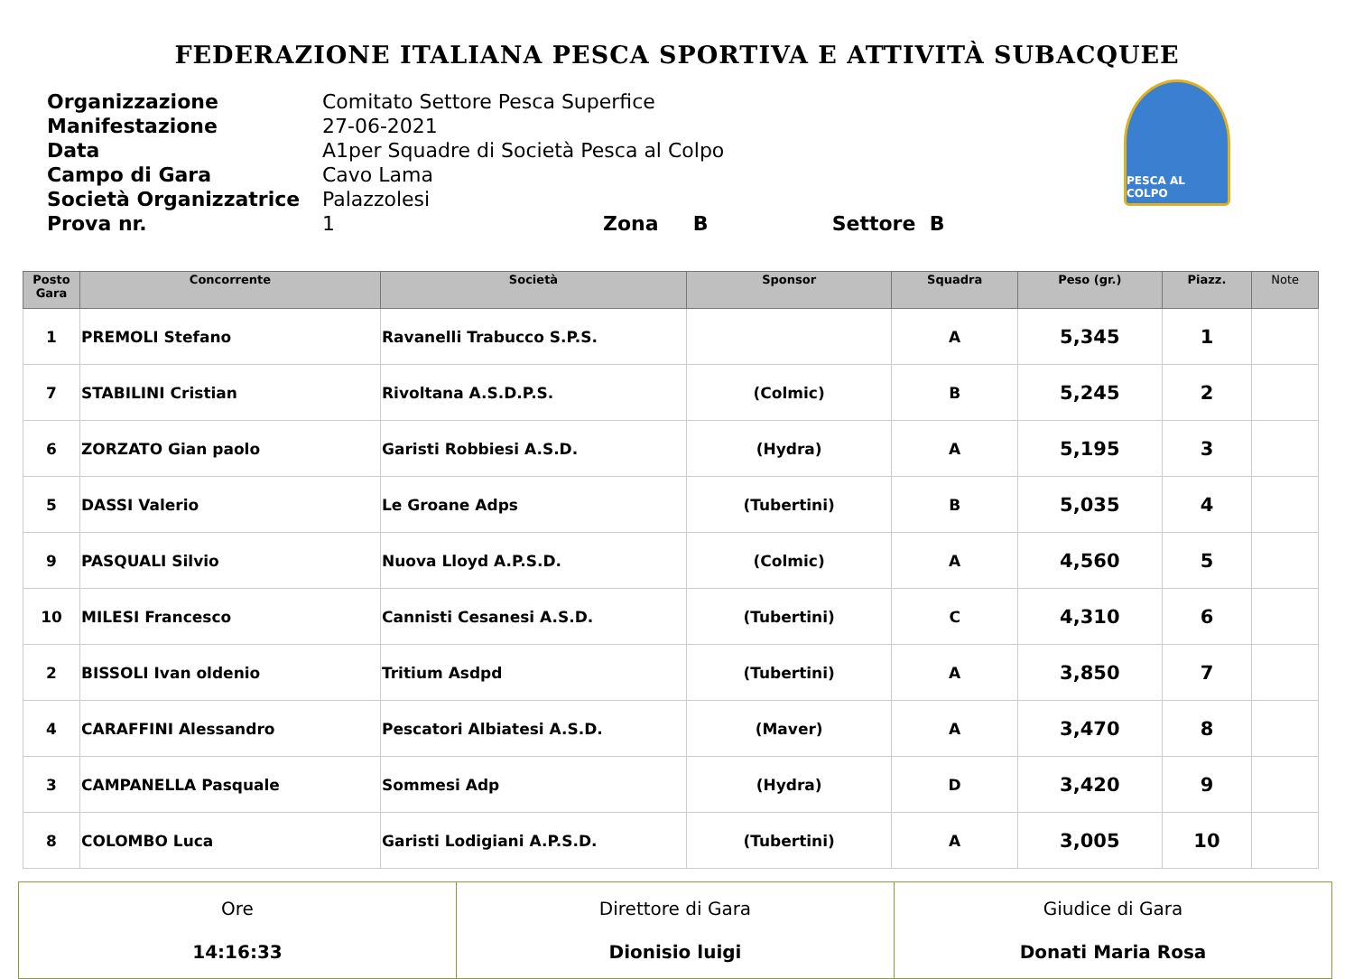FEDERAZIONE ITALIANA PESCA SPORTIVA E ATTIVITÀ SUBACQUEE
| Organizzazione | Comitato Settore Pesca Superfice |
| Manifestazione | 27-06-2021 |
| Data | A1per Squadre di Società Pesca al Colpo |
| Campo di Gara | Cavo Lama |
| Società Organizzatrice | Palazzolesi |
| Prova nr. | 1 Zona B Settore B |
PESCA AL COLPO
| Posto Gara | Concorrente | Società | Sponsor | Squadra | Peso (gr.) | Piazz. | Note |
| --- | --- | --- | --- | --- | --- | --- | --- |
| 1 | PREMOLI Stefano | Ravanelli Trabucco S.P.S. | | A | 5,345 | 1 | |
| 7 | STABILINI Cristian | Rivoltana A.S.D.P.S. | (Colmic) | B | 5,245 | 2 | |
| 6 | ZORZATO Gian paolo | Garisti Robbiesi A.S.D. | (Hydra) | A | 5,195 | 3 | |
| 5 | DASSI Valerio | Le Groane Adps | (Tubertini) | B | 5,035 | 4 | |
| 9 | PASQUALI Silvio | Nuova Lloyd A.P.S.D. | (Colmic) | A | 4,560 | 5 | |
| 10 | MILESI Francesco | Cannisti Cesanesi A.S.D. | (Tubertini) | C | 4,310 | 6 | |
| 2 | BISSOLI Ivan oldenio | Tritium Asdpd | (Tubertini) | A | 3,850 | 7 | |
| 4 | CARAFFINI Alessandro | Pescatori Albiatesi A.S.D. | (Maver) | A | 3,470 | 8 | |
| 3 | CAMPANELLA Pasquale | Sommesi Adp | (Hydra) | D | 3,420 | 9 | |
| 8 | COLOMBO Luca | Garisti Lodigiani A.P.S.D. | (Tubertini) | A | 3,005 | 10 | |
| Ore 14:16:33 | Direttore di Gara Dionisio luigi | Giudice di Gara Donati Maria Rosa |